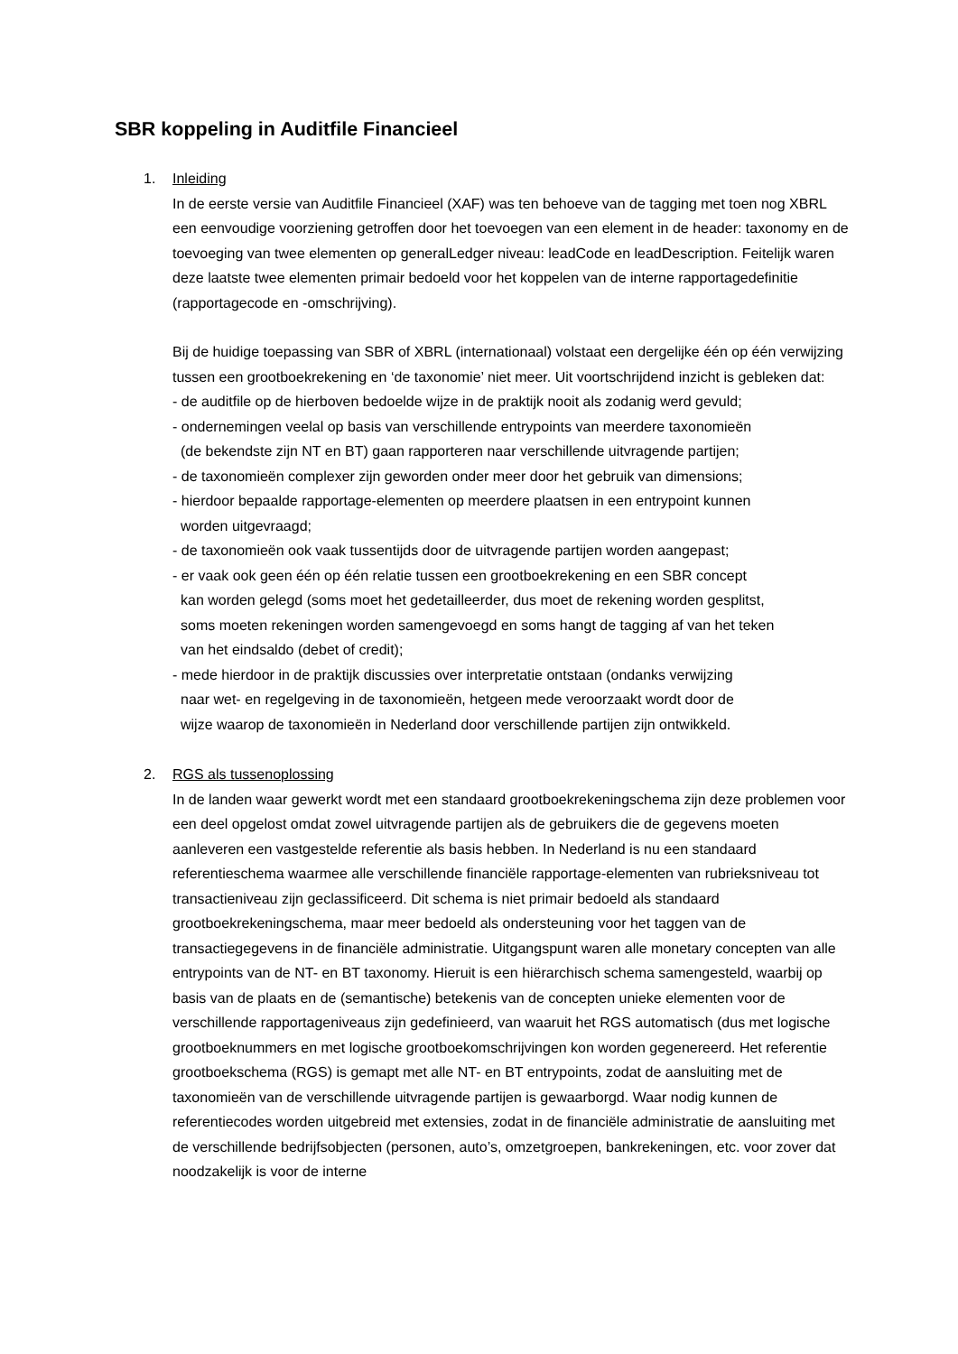SBR koppeling in Auditfile Financieel
1. Inleiding
In de eerste versie van Auditfile Financieel (XAF) was ten behoeve van de tagging met toen nog XBRL een eenvoudige voorziening getroffen door het toevoegen van een element in de header: taxonomy en de toevoeging van twee elementen op generalLedger niveau: leadCode en leadDescription. Feitelijk waren deze laatste twee elementen primair bedoeld voor het koppelen van de interne rapportagedefinitie (rapportagecode en -omschrijving).
Bij de huidige toepassing van SBR of XBRL (internationaal) volstaat een dergelijke één op één verwijzing tussen een grootboekrekening en ‘de taxonomie’ niet meer. Uit voortschrijdend inzicht is gebleken dat:
- de auditfile op de hierboven bedoelde wijze in de praktijk nooit als zodanig werd gevuld;
- ondernemingen veelal op basis van verschillende entrypoints van meerdere taxonomieën
(de bekendste zijn NT en BT) gaan rapporteren naar verschillende uitvragende partijen;
- de taxonomieën complexer zijn geworden onder meer door het gebruik van dimensions;
- hierdoor bepaalde rapportage-elementen op meerdere plaatsen in een entrypoint kunnen
worden uitgevraagd;
- de taxonomieën ook vaak tussentijds door de uitvragende partijen worden aangepast;
- er vaak ook geen één op één relatie tussen een grootboekrekening en een SBR concept
kan worden gelegd (soms moet het gedetailleerder, dus moet de rekening worden gesplitst,
soms moeten rekeningen worden samengevoegd en soms hangt de tagging af van het teken
van het eindsaldo (debet of credit);
- mede hierdoor in de praktijk discussies over interpretatie ontstaan (ondanks verwijzing
naar wet- en regelgeving in de taxonomieën, hetgeen mede veroorzaakt wordt door de
wijze waarop de taxonomieën in Nederland door verschillende partijen zijn ontwikkeld.
2. RGS als tussenoplossing
In de landen waar gewerkt wordt met een standaard grootboekrekeningschema zijn deze problemen voor een deel opgelost omdat zowel uitvragende partijen als de gebruikers die de gegevens moeten aanleveren een vastgestelde referentie als basis hebben. In Nederland is nu een standaard referentieschema waarmee alle verschillende financiële rapportage-elementen van rubrieksniveau tot transactieniveau zijn geclassificeerd. Dit schema is niet primair bedoeld als standaard grootboekrekeningschema, maar meer bedoeld als ondersteuning voor het taggen van de transactiegegevens in de financiële administratie. Uitgangspunt waren alle monetary concepten van alle entrypoints van de NT- en BT taxonomy. Hieruit is een hiërarchisch schema samengesteld, waarbij op basis van de plaats en de (semantische) betekenis van de concepten unieke elementen voor de verschillende rapportageniveaus zijn gedefinieerd, van waaruit het RGS automatisch (dus met logische grootboeknummers en met logische grootboekomschrijvingen kon worden gegenereerd. Het referentie grootboekschema (RGS) is gemapt met alle NT- en BT entrypoints, zodat de aansluiting met de taxonomieën van de verschillende uitvragende partijen is gewaarborgd. Waar nodig kunnen de referentiecodes worden uitgebreid met extensies, zodat in de financiële administratie de aansluiting met de verschillende bedrijfsobjecten (personen, auto’s, omzetgroepen, bankrekeningen, etc. voor zover dat noodzakelijk is voor de interne